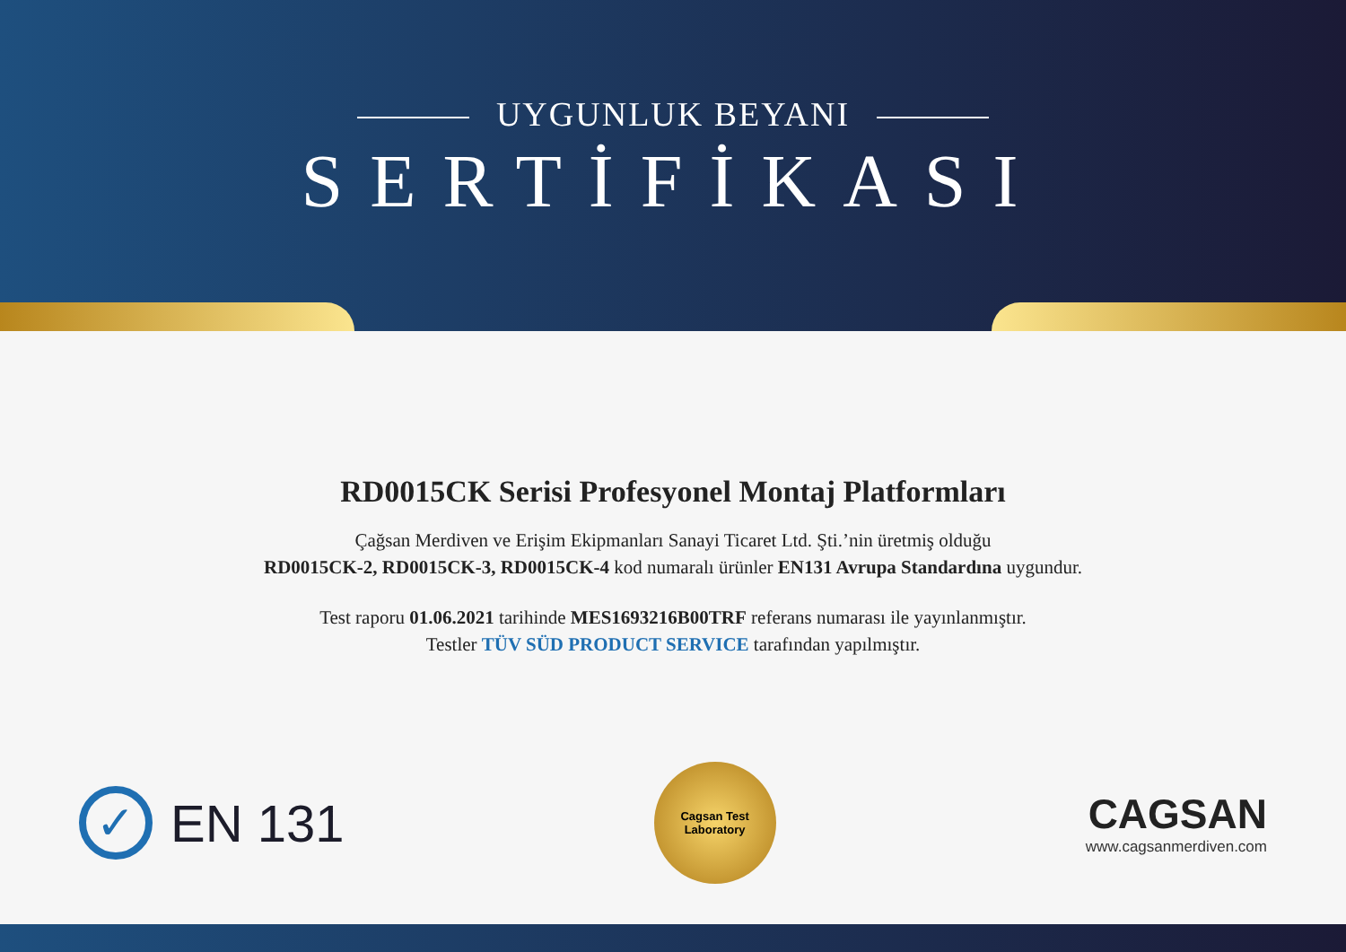UYGUNLUK BEYANI
SERTİFİKASI
RD0015CK Serisi Profesyonel Montaj Platformları
Çağsan Merdiven ve Erişim Ekipmanları Sanayi Ticaret Ltd. Şti.’nin üretmiş olduğu
RD0015CK-2, RD0015CK-3, RD0015CK-4 kod numaralı ürünler EN131 Avrupa Standardına uygundur.
Test raporu 01.06.2021 tarihinde MES1693216B00TRF referans numarası ile yayınlanmıştır.
Testler TÜV SÜD PRODUCT SERVICE tarafından yapılmıştır.
✓
EN 131
Cagsan Test
Laboratory
CAGSAN
www.cagsanmerdiven.com